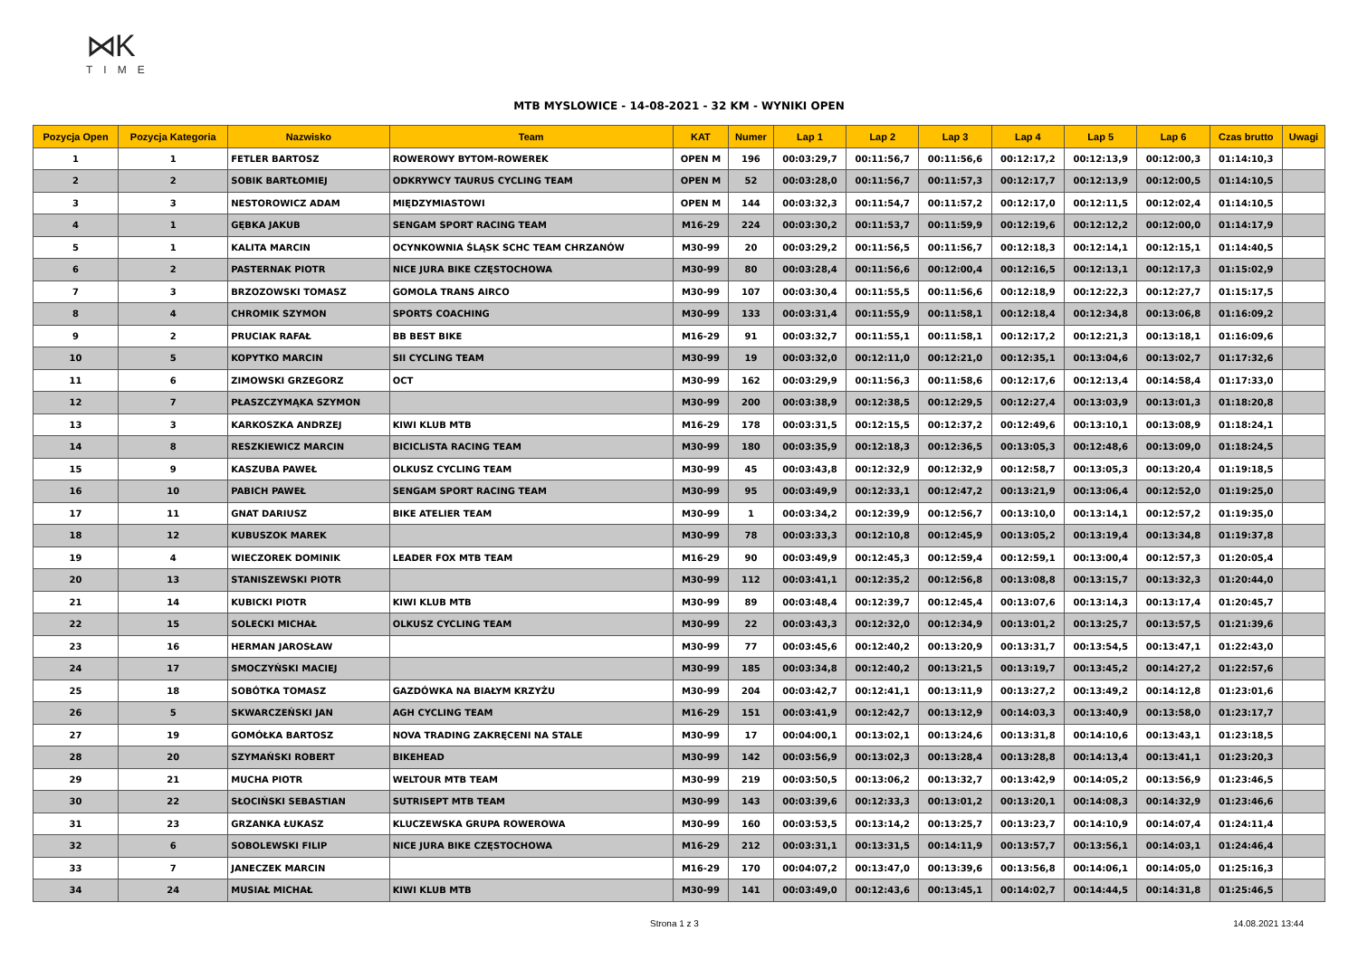⋈K
TIME
MTB MYSLOWICE - 14-08-2021 - 32 KM - WYNIKI OPEN
| Pozycja Open | Pozycja Kategoria | Nazwisko | Team | KAT | Numer | Lap 1 | Lap 2 | Lap 3 | Lap 4 | Lap 5 | Lap 6 | Czas brutto | Uwagi |
| --- | --- | --- | --- | --- | --- | --- | --- | --- | --- | --- | --- | --- | --- |
| 1 | 1 | FETLER BARTOSZ | ROWEROWY BYTOM-ROWEREK | OPEN M | 196 | 00:03:29,7 | 00:11:56,7 | 00:11:56,6 | 00:12:17,2 | 00:12:13,9 | 00:12:00,3 | 01:14:10,3 | |
| 2 | 2 | SOBIK BARTŁOMIEJ | ODKRYWCY TAURUS CYCLING TEAM | OPEN M | 52 | 00:03:28,0 | 00:11:56,7 | 00:11:57,3 | 00:12:17,7 | 00:12:13,9 | 00:12:00,5 | 01:14:10,5 | |
| 3 | 3 | NESTOROWICZ ADAM | MIĘDZYMIASTOWI | OPEN M | 144 | 00:03:32,3 | 00:11:54,7 | 00:11:57,2 | 00:12:17,0 | 00:12:11,5 | 00:12:02,4 | 01:14:10,5 | |
| 4 | 1 | GĘBKA JAKUB | SENGAM SPORT RACING TEAM | M16-29 | 224 | 00:03:30,2 | 00:11:53,7 | 00:11:59,9 | 00:12:19,6 | 00:12:12,2 | 00:12:00,0 | 01:14:17,9 | |
| 5 | 1 | KALITA MARCIN | OCYNKOWNIA ŚLĄSK SCHC TEAM CHRZANÓW | M30-99 | 20 | 00:03:29,2 | 00:11:56,5 | 00:11:56,7 | 00:12:18,3 | 00:12:14,1 | 00:12:15,1 | 01:14:40,5 | |
| 6 | 2 | PASTERNAK PIOTR | NICE JURA BIKE CZĘSTOCHOWA | M30-99 | 80 | 00:03:28,4 | 00:11:56,6 | 00:12:00,4 | 00:12:16,5 | 00:12:13,1 | 00:12:17,3 | 01:15:02,9 | |
| 7 | 3 | BRZOZOWSKI TOMASZ | GOMOLA TRANS AIRCO | M30-99 | 107 | 00:03:30,4 | 00:11:55,5 | 00:11:56,6 | 00:12:18,9 | 00:12:22,3 | 00:12:27,7 | 01:15:17,5 | |
| 8 | 4 | CHROMIK SZYMON | SPORTS COACHING | M30-99 | 133 | 00:03:31,4 | 00:11:55,9 | 00:11:58,1 | 00:12:18,4 | 00:12:34,8 | 00:13:06,8 | 01:16:09,2 | |
| 9 | 2 | PRUCIAK RAFAŁ | BB BEST BIKE | M16-29 | 91 | 00:03:32,7 | 00:11:55,1 | 00:11:58,1 | 00:12:17,2 | 00:12:21,3 | 00:13:18,1 | 01:16:09,6 | |
| 10 | 5 | KOPYTKO MARCIN | SII CYCLING TEAM | M30-99 | 19 | 00:03:32,0 | 00:12:11,0 | 00:12:21,0 | 00:12:35,1 | 00:13:04,6 | 00:13:02,7 | 01:17:32,6 | |
| 11 | 6 | ZIMOWSKI GRZEGORZ | OCT | M30-99 | 162 | 00:03:29,9 | 00:11:56,3 | 00:11:58,6 | 00:12:17,6 | 00:12:13,4 | 00:14:58,4 | 01:17:33,0 | |
| 12 | 7 | PŁASZCZYMĄKA SZYMON | | M30-99 | 200 | 00:03:38,9 | 00:12:38,5 | 00:12:29,5 | 00:12:27,4 | 00:13:03,9 | 00:13:01,3 | 01:18:20,8 | |
| 13 | 3 | KARKOSZKA ANDRZEJ | KIWI KLUB MTB | M16-29 | 178 | 00:03:31,5 | 00:12:15,5 | 00:12:37,2 | 00:12:49,6 | 00:13:10,1 | 00:13:08,9 | 01:18:24,1 | |
| 14 | 8 | RESZKIEWICZ MARCIN | BICICLISTA RACING TEAM | M30-99 | 180 | 00:03:35,9 | 00:12:18,3 | 00:12:36,5 | 00:13:05,3 | 00:12:48,6 | 00:13:09,0 | 01:18:24,5 | |
| 15 | 9 | KASZUBA PAWEŁ | OLKUSZ CYCLING TEAM | M30-99 | 45 | 00:03:43,8 | 00:12:32,9 | 00:12:32,9 | 00:12:58,7 | 00:13:05,3 | 00:13:20,4 | 01:19:18,5 | |
| 16 | 10 | PABICH PAWEŁ | SENGAM SPORT RACING TEAM | M30-99 | 95 | 00:03:49,9 | 00:12:33,1 | 00:12:47,2 | 00:13:21,9 | 00:13:06,4 | 00:12:52,0 | 01:19:25,0 | |
| 17 | 11 | GNAT DARIUSZ | BIKE ATELIER TEAM | M30-99 | 1 | 00:03:34,2 | 00:12:39,9 | 00:12:56,7 | 00:13:10,0 | 00:13:14,1 | 00:12:57,2 | 01:19:35,0 | |
| 18 | 12 | KUBUSZOK MAREK | | M30-99 | 78 | 00:03:33,3 | 00:12:10,8 | 00:12:45,9 | 00:13:05,2 | 00:13:19,4 | 00:13:34,8 | 01:19:37,8 | |
| 19 | 4 | WIECZOREK DOMINIK | LEADER FOX MTB TEAM | M16-29 | 90 | 00:03:49,9 | 00:12:45,3 | 00:12:59,4 | 00:12:59,1 | 00:13:00,4 | 00:12:57,3 | 01:20:05,4 | |
| 20 | 13 | STANISZEWSKI PIOTR | | M30-99 | 112 | 00:03:41,1 | 00:12:35,2 | 00:12:56,8 | 00:13:08,8 | 00:13:15,7 | 00:13:32,3 | 01:20:44,0 | |
| 21 | 14 | KUBICKI PIOTR | KIWI KLUB MTB | M30-99 | 89 | 00:03:48,4 | 00:12:39,7 | 00:12:45,4 | 00:13:07,6 | 00:13:14,3 | 00:13:17,4 | 01:20:45,7 | |
| 22 | 15 | SOLECKI MICHAŁ | OLKUSZ CYCLING TEAM | M30-99 | 22 | 00:03:43,3 | 00:12:32,0 | 00:12:34,9 | 00:13:01,2 | 00:13:25,7 | 00:13:57,5 | 01:21:39,6 | |
| 23 | 16 | HERMAN JAROSŁAW | | M30-99 | 77 | 00:03:45,6 | 00:12:40,2 | 00:13:20,9 | 00:13:31,7 | 00:13:54,5 | 00:13:47,1 | 01:22:43,0 | |
| 24 | 17 | SMOCZYŃSKI MACIEJ | | M30-99 | 185 | 00:03:34,8 | 00:12:40,2 | 00:13:21,5 | 00:13:19,7 | 00:13:45,2 | 00:14:27,2 | 01:22:57,6 | |
| 25 | 18 | SOBÓTKA TOMASZ | GAZDÓWKA NA BIAŁYM KRZYŻU | M30-99 | 204 | 00:03:42,7 | 00:12:41,1 | 00:13:11,9 | 00:13:27,2 | 00:13:49,2 | 00:14:12,8 | 01:23:01,6 | |
| 26 | 5 | SKWARCZEŃSKI JAN | AGH CYCLING TEAM | M16-29 | 151 | 00:03:41,9 | 00:12:42,7 | 00:13:12,9 | 00:14:03,3 | 00:13:40,9 | 00:13:58,0 | 01:23:17,7 | |
| 27 | 19 | GOMÓŁKA BARTOSZ | NOVA TRADING ZAKRĘCENI NA STALE | M30-99 | 17 | 00:04:00,1 | 00:13:02,1 | 00:13:24,6 | 00:13:31,8 | 00:14:10,6 | 00:13:43,1 | 01:23:18,5 | |
| 28 | 20 | SZYMAŃSKI ROBERT | BIKEHEAD | M30-99 | 142 | 00:03:56,9 | 00:13:02,3 | 00:13:28,4 | 00:13:28,8 | 00:14:13,4 | 00:13:41,1 | 01:23:20,3 | |
| 29 | 21 | MUCHA PIOTR | WELTOUR MTB TEAM | M30-99 | 219 | 00:03:50,5 | 00:13:06,2 | 00:13:32,7 | 00:13:42,9 | 00:14:05,2 | 00:13:56,9 | 01:23:46,5 | |
| 30 | 22 | SŁOCIŃSKI SEBASTIAN | SUTRISEPT MTB TEAM | M30-99 | 143 | 00:03:39,6 | 00:12:33,3 | 00:13:01,2 | 00:13:20,1 | 00:14:08,3 | 00:14:32,9 | 01:23:46,6 | |
| 31 | 23 | GRZANKA ŁUKASZ | KLUCZEWSKA GRUPA ROWEROWA | M30-99 | 160 | 00:03:53,5 | 00:13:14,2 | 00:13:25,7 | 00:13:23,7 | 00:14:10,9 | 00:14:07,4 | 01:24:11,4 | |
| 32 | 6 | SOBOLEWSKI FILIP | NICE JURA BIKE CZĘSTOCHOWA | M16-29 | 212 | 00:03:31,1 | 00:13:31,5 | 00:14:11,9 | 00:13:57,7 | 00:13:56,1 | 00:14:03,1 | 01:24:46,4 | |
| 33 | 7 | JANECZEK MARCIN | | M16-29 | 170 | 00:04:07,2 | 00:13:47,0 | 00:13:39,6 | 00:13:56,8 | 00:14:06,1 | 00:14:05,0 | 01:25:16,3 | |
| 34 | 24 | MUSIAŁ MICHAŁ | KIWI KLUB MTB | M30-99 | 141 | 00:03:49,0 | 00:12:43,6 | 00:13:45,1 | 00:14:02,7 | 00:14:44,5 | 00:14:31,8 | 01:25:46,5 | |
Strona 1 z 3 14.08.2021 13:44